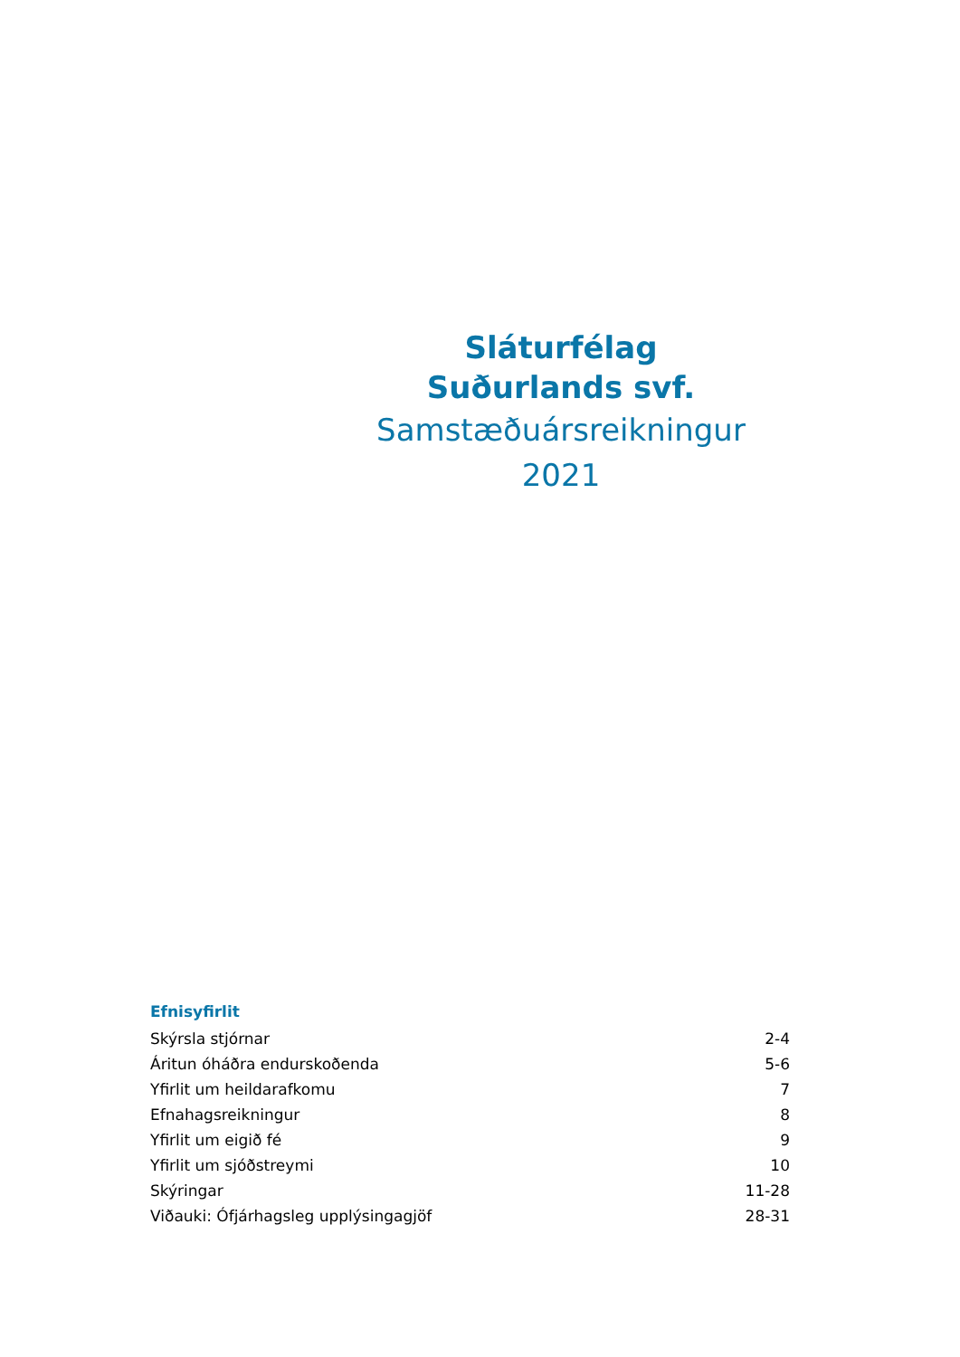Sláturfélag
Suðurlands svf.
Samstæðuársreikningur
2021
Efnisyfirlit
| Skýrsla stjórnar | 2-4 |
| Áritun óháðra endurskoðenda | 5-6 |
| Yfirlit um heildarafkomu | 7 |
| Efnahagsreikningur | 8 |
| Yfirlit um eigið fé | 9 |
| Yfirlit um sjóðstreymi | 10 |
| Skýringar | 11-28 |
| Viðauki: Ófjárhagsleg upplýsingagjöf | 28-31 |